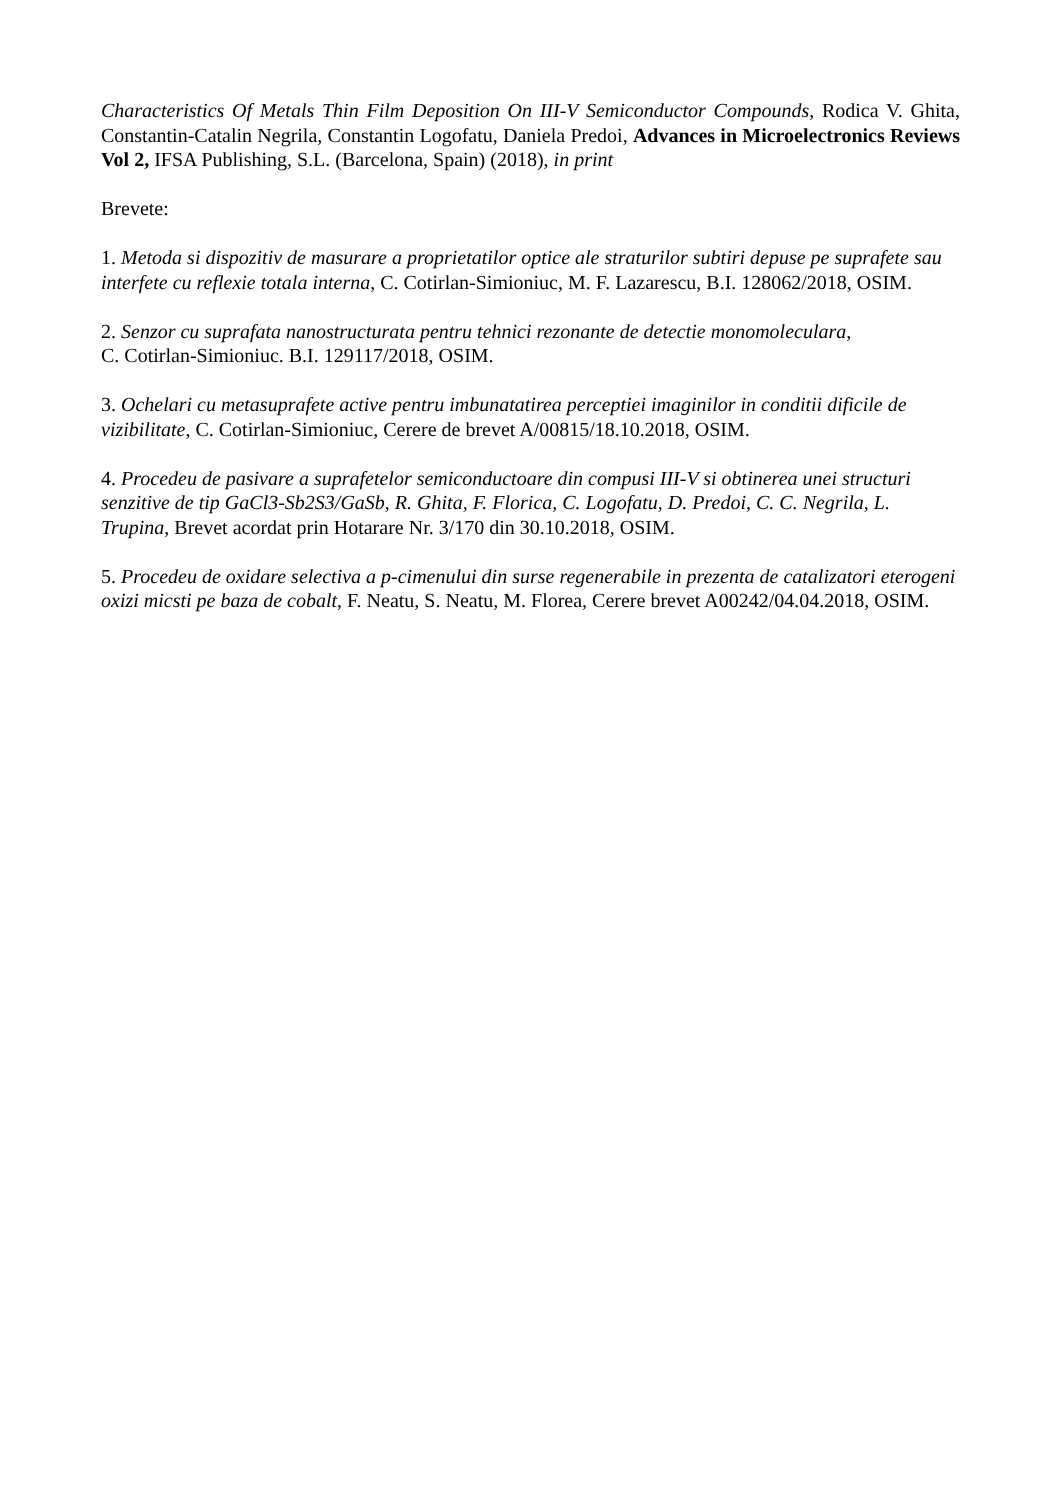Characteristics Of Metals Thin Film Deposition On III-V Semiconductor Compounds, Rodica V. Ghita, Constantin-Catalin Negrila, Constantin Logofatu, Daniela Predoi, Advances in Microelectronics Reviews Vol 2, IFSA Publishing, S.L. (Barcelona, Spain) (2018), in print
Brevete:
1. Metoda si dispozitiv de masurare a proprietatilor optice ale straturilor subtiri depuse pe suprafete sau interfete cu reflexie totala interna, C. Cotirlan-Simioniuc, M. F. Lazarescu, B.I. 128062/2018, OSIM.
2. Senzor cu suprafata nanostructurata pentru tehnici rezonante de detectie monomoleculara,
C. Cotirlan-Simioniuc. B.I. 129117/2018, OSIM.
3. Ochelari cu metasuprafete active pentru imbunatatirea perceptiei imaginilor in conditii dificile de vizibilitate, C. Cotirlan-Simioniuc, Cerere de brevet A/00815/18.10.2018, OSIM.
4. Procedeu de pasivare a suprafetelor semiconductoare din compusi III-V si obtinerea unei structuri senzitive de tip GaCl3-Sb2S3/GaSb, R. Ghita, F. Florica, C. Logofatu, D. Predoi, C. C. Negrila, L. Trupina, Brevet acordat prin Hotarare Nr. 3/170 din 30.10.2018, OSIM.
5. Procedeu de oxidare selectiva a p-cimenului din surse regenerabile in prezenta de catalizatori eterogeni oxizi micsti pe baza de cobalt, F. Neatu, S. Neatu, M. Florea, Cerere brevet A00242/04.04.2018, OSIM.